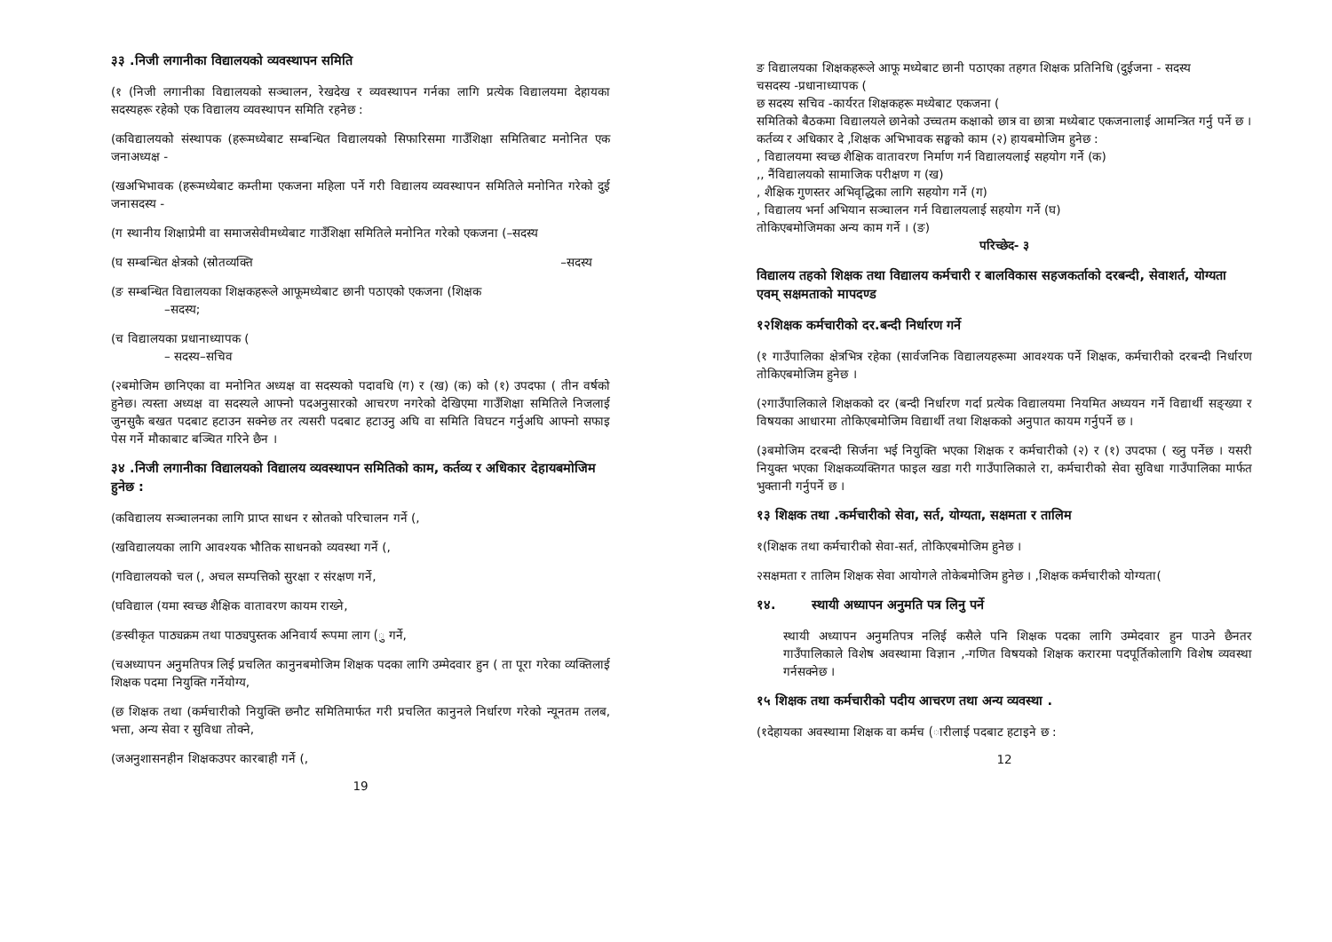३३ .निजी लगानीका विद्यालयको व्यवस्थापन समिति
(१ (निजी लगानीका विद्यालयको सञ्चालन, रेखदेख र व्यवस्थापन गर्नका लागि प्रत्येक विद्यालयमा देहायका सदस्यहरू रहेको एक विद्यालय व्यवस्थापन समिति रहनेछ :
(कविद्यालयको संस्थापक (हरूमध्येबाट सम्बन्धित विद्यालयको सिफारिसमा गाउँशिक्षा समितिबाट मनोनित एक जनाअध्यक्ष -
(खअभिभावक (हरूमध्येबाट कम्तीमा एकजना महिला पर्ने गरी विद्यालय व्यवस्थापन समितिले मनोनित गरेको दुई जनासदस्य -
(ग स्थानीय शिक्षाप्रेमी वा समाजसेवीमध्येबाट गाउँशिक्षा समितिले मनोनित गरेको एकजना (–सदस्य
(घ सम्बन्धित क्षेत्रको (स्रोतव्यक्ति –सदस्य
(ङ सम्बन्धित विद्यालयका शिक्षकहरूले आफूमध्येबाट छानी पठाएको एकजना (शिक्षक
–सदस्य;
(च विद्यालयका प्रधानाध्यापक (
– सदस्य–सचिव
(२बमोजिम छानिएका वा मनोनित अध्यक्ष वा सदस्यको पदावधि (ग) र (ख) (क) को (१) उपदफा ( तीन वर्षको हुनेछ। त्यस्ता अध्यक्ष वा सदस्यले आफ्नो पदअनुसारको आचरण नगरेको देखिएमा गाउँशिक्षा समितिले निजलाई जुनसुकै बखत पदबाट हटाउन सक्नेछ तर त्यसरी पदबाट हटाउनु अघि वा समिति विघटन गर्नुअघि आफ्नो सफाइ पेस गर्ने मौकाबाट बञ्चित गरिने छैन ।
३४ .निजी लगानीका विद्यालयको विद्यालय व्यवस्थापन समितिको काम, कर्तव्य र अधिकार देहायबमोजिम हुनेछ :
(कविद्यालय सञ्चालनका लागि प्राप्त साधन र स्रोतको परिचालन गर्ने (,
(खविद्यालयका लागि आवश्यक भौतिक साधनको व्यवस्था गर्ने (,
(गविद्यालयको चल (, अचल सम्पत्तिको सुरक्षा र संरक्षण गर्ने,
(घविद्याल (यमा स्वच्छ शैक्षिक वातावरण कायम राख्ने,
(ङस्वीकृत पाठ्यक्रम तथा पाठ्यपुस्तक अनिवार्य रूपमा लाग (ु गर्ने,
(चअध्यापन अनुमतिपत्र लिई प्रचलित कानुनबमोजिम शिक्षक पदका लागि उम्मेदवार हुन ( ता पूरा गरेका व्यक्तिलाई शिक्षक पदमा नियुक्ति गर्नेयोग्य,
(छ शिक्षक तथा (कर्मचारीको नियुक्ति छनौट समितिमार्फत गरी प्रचलित कानुनले निर्धारण गरेको न्यूनतम तलब, भत्ता, अन्य सेवा र सुविधा तोक्ने,
(जअनुशासनहीन शिक्षकउपर कारबाही गर्ने (,
19
ङ विद्यालयका शिक्षकहरूले आफू मध्येबाट छानी पठाएका तहगत शिक्षक प्रतिनिधि (दुईजना - सदस्य
चसदस्य -प्रधानाध्यापक (
छ सदस्य सचिव -कार्यरत शिक्षकहरू मध्येबाट एकजना (
समितिको बैठकमा विद्यालयले छानेको उच्चतम कक्षाको छात्र वा छात्रा मध्येबाट एकजनालाई आमन्त्रित गर्नु पर्ने छ ।
कर्तव्य र अधिकार दे ,शिक्षक अभिभावक सङ्घको काम (२) हायबमोजिम हुनेछ :
, विद्यालयमा स्वच्छ शैक्षिक वातावरण निर्माण गर्न विद्यालयलाई सहयोग गर्ने (क)
,, नैंविद्यालयको सामाजिक परीक्षण ग (ख)
, शैक्षिक गुणस्तर अभिवृद्धिका लागि सहयोग गर्ने (ग)
, विद्यालय भर्ना अभियान सञ्चालन गर्न विद्यालयलाई सहयोग गर्ने (घ)
तोकिएबमोजिमका अन्य काम गर्ने । (ङ)
परिच्छेद- ३
विद्यालय तहको शिक्षक तथा विद्यालय कर्मचारी र बालविकास सहजकर्ताको दरबन्दी, सेवाशर्त, योग्यता एवम् सक्षमताको मापदण्ड
१२शिक्षक कर्मचारीको दर.बन्दी निर्धारण गर्ने
(१ गाउँपालिका क्षेत्रभित्र रहेका (सार्वजनिक विद्यालयहरूमा आवश्यक पर्ने शिक्षक, कर्मचारीको दरबन्दी निर्धारण तोकिएबमोजिम हुनेछ ।
(२गाउँपालिकाले शिक्षकको दर (बन्दी निर्धारण गर्दा प्रत्येक विद्यालयमा नियमित अध्ययन गर्ने विद्यार्थी सङ्ख्या र विषयका आधारमा तोकिएबमोजिम विद्यार्थी तथा शिक्षकको अनुपात कायम गर्नुपर्ने छ ।
(३बमोजिम दरबन्दी सिर्जना भई नियुक्ति भएका शिक्षक र कर्मचारीको (२) र (१) उपदफा ( ख्नु पर्नेछ । यसरी नियुक्त भएका शिक्षकव्यक्तिगत फाइल खडा गरी गाउँपालिकाले रा, कर्मचारीको सेवा सुविधा गाउँपालिका मार्फत भुक्तानी गर्नुपर्ने छ ।
१३ शिक्षक तथा .कर्मचारीको सेवा, सर्त, योग्यता, सक्षमता र तालिम
१(शिक्षक तथा कर्मचारीको सेवा-सर्त, तोकिएबमोजिम हुनेछ ।
२सक्षमता र तालिम शिक्षक सेवा आयोगले तोकेबमोजिम हुनेछ । ,शिक्षक कर्मचारीको योग्यता(
१४. स्थायी अध्यापन अनुमति पत्र लिनु पर्ने
स्थायी अध्यापन अनुमतिपत्र नलिई कसैले पनि शिक्षक पदका लागि उम्मेदवार हुन पाउने छैनतर गाउँपालिकाले विशेष अवस्थामा विज्ञान ,-गणित विषयको शिक्षक करारमा पदपूर्तिकोलागि विशेष व्यवस्था गर्नसक्नेछ ।
१५ शिक्षक तथा कर्मचारीको पदीय आचरण तथा अन्य व्यवस्था .
(१देहायका अवस्थामा शिक्षक वा कर्मच (ारीलाई पदबाट हटाइने छ :
12